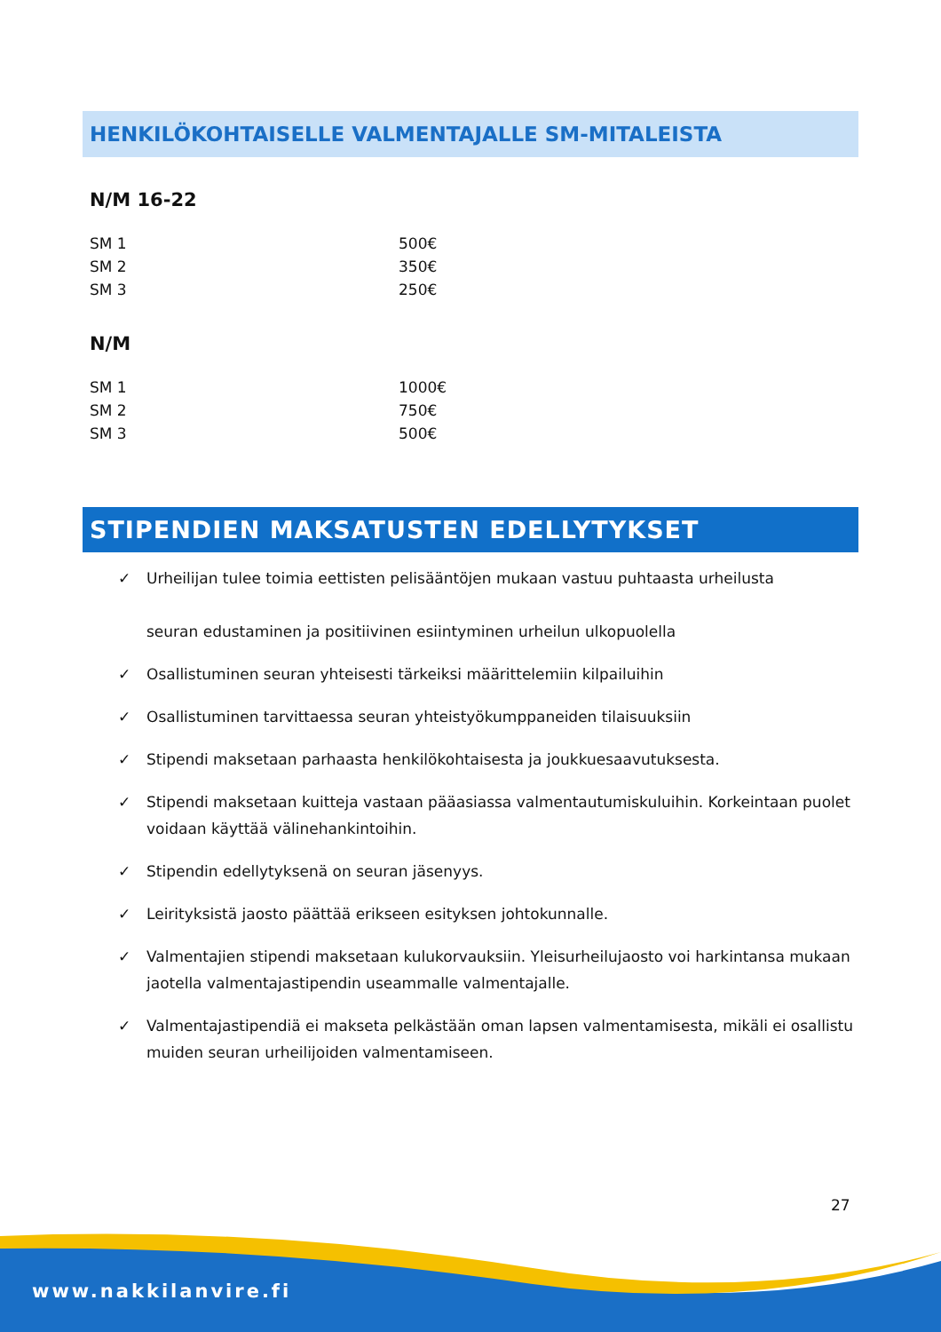HENKILÖKOHTAISELLE VALMENTAJALLE SM-MITALEISTA
N/M 16-22
| SM 1 | 500€ |
| SM 2 | 350€ |
| SM 3 | 250€ |
N/M
| SM 1 | 1000€ |
| SM 2 | 750€ |
| SM 3 | 500€ |
STIPENDIEN MAKSATUSTEN EDELLYTYKSET
✓ Urheilijan tulee toimia eettisten pelisääntöjen mukaan vastuu puhtaasta urheilusta
seuran edustaminen ja positiivinen esiintyminen urheilun ulkopuolella
✓ Osallistuminen seuran yhteisesti tärkeiksi määrittelemiin kilpailuihin
✓ Osallistuminen tarvittaessa seuran yhteistyökumppaneiden tilaisuuksiin
✓ Stipendi maksetaan parhaasta henkilökohtaisesta ja joukkuesaavutuksesta.
✓ Stipendi maksetaan kuitteja vastaan pääasiassa valmentautumiskuluihin. Korkeintaan puolet voidaan käyttää välinehankintoihin.
✓ Stipendin edellytyksenä on seuran jäsenyys.
✓ Leirityksistä jaosto päättää erikseen esityksen johtokunnalle.
✓ Valmentajien stipendi maksetaan kulukorvauksiin. Yleisurheilujaosto voi harkintansa mukaan jaotella valmentajastipendin useammalle valmentajalle.
✓ Valmentajastipendiä ei makseta pelkästään oman lapsen valmentamisesta, mikäli ei osallistu muiden seuran urheilijoiden valmentamiseen.
27
www.nakkilanvire.fi